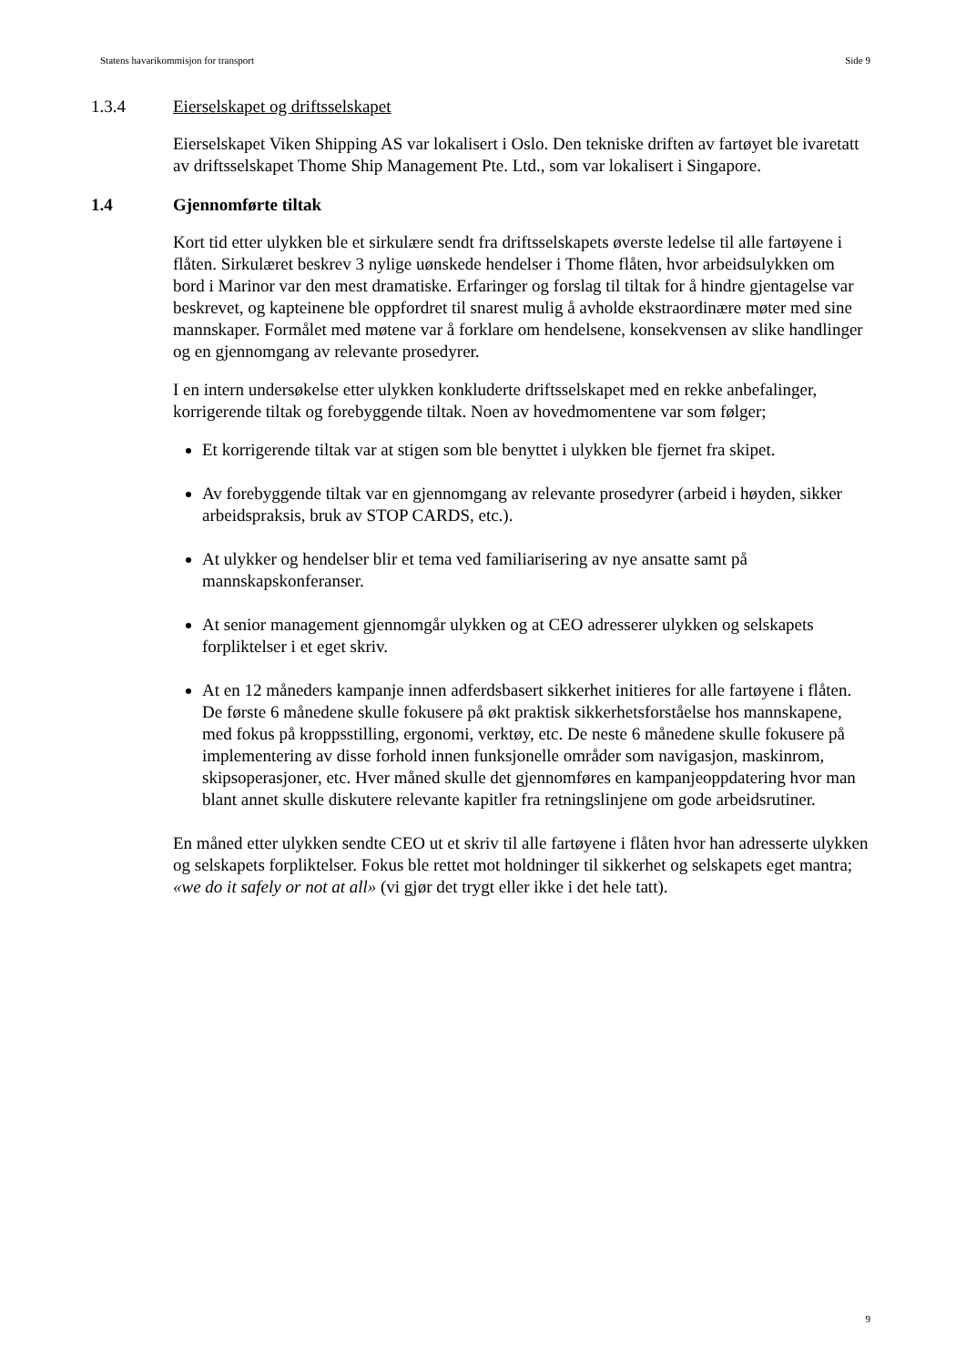Statens havarikommisjon for transport Side 9
1.3.4 Eierselskapet og driftsselskapet
Eierselskapet Viken Shipping AS var lokalisert i Oslo. Den tekniske driften av fartøyet ble ivaretatt av driftsselskapet Thome Ship Management Pte. Ltd., som var lokalisert i Singapore.
1.4 Gjennomførte tiltak
Kort tid etter ulykken ble et sirkulære sendt fra driftsselskapets øverste ledelse til alle fartøyene i flåten. Sirkulæret beskrev 3 nylige uønskede hendelser i Thome flåten, hvor arbeidsulykken om bord i Marinor var den mest dramatiske. Erfaringer og forslag til tiltak for å hindre gjentagelse var beskrevet, og kapteinene ble oppfordret til snarest mulig å avholde ekstraordinære møter med sine mannskaper. Formålet med møtene var å forklare om hendelsene, konsekvensen av slike handlinger og en gjennomgang av relevante prosedyrer.
I en intern undersøkelse etter ulykken konkluderte driftsselskapet med en rekke anbefalinger, korrigerende tiltak og forebyggende tiltak. Noen av hovedmomentene var som følger;
Et korrigerende tiltak var at stigen som ble benyttet i ulykken ble fjernet fra skipet.
Av forebyggende tiltak var en gjennomgang av relevante prosedyrer (arbeid i høyden, sikker arbeidspraksis, bruk av STOP CARDS, etc.).
At ulykker og hendelser blir et tema ved familiarisering av nye ansatte samt på mannskapskonferanser.
At senior management gjennomgår ulykken og at CEO adresserer ulykken og selskapets forpliktelser i et eget skriv.
At en 12 måneders kampanje innen adferdsbasert sikkerhet initieres for alle fartøyene i flåten. De første 6 månedene skulle fokusere på økt praktisk sikkerhetsforståelse hos mannskapene, med fokus på kroppsstilling, ergonomi, verktøy, etc. De neste 6 månedene skulle fokusere på implementering av disse forhold innen funksjonelle områder som navigasjon, maskinrom, skipsoperasjoner, etc. Hver måned skulle det gjennomføres en kampanjeoppdatering hvor man blant annet skulle diskutere relevante kapitler fra retningslinjene om gode arbeidsrutiner.
En måned etter ulykken sendte CEO ut et skriv til alle fartøyene i flåten hvor han adresserte ulykken og selskapets forpliktelser. Fokus ble rettet mot holdninger til sikkerhet og selskapets eget mantra; «we do it safely or not at all» (vi gjør det trygt eller ikke i det hele tatt).
9